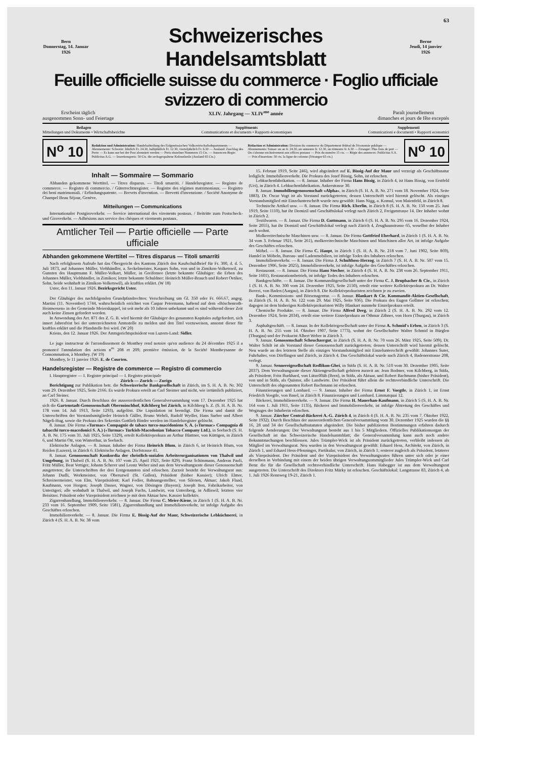63
Bern
Donnerstag, 14. Januar
1926
Schweizerisches Handelsamtsblatt
Berne
Jeudi, 14 janvier
1926
Feuille officielle suisse du commerce · Foglio ufficiale svizzero di commercio
Erscheint täglich
ausgenommen Sonn- und Feiertage
XLIV. Jahrgang — XLIV<sup>me</sup> année Paraît journellement
dimanches et jours de fête exceptés
Beilagen
Mitteilungen und Dokumente • Wirtschaftsberichte
Suppléments
Communications et documents • Rapports économiques
Supplementi
Comunicazioni e documenti • Rapporti economici
N<sup>o</sup> 10
Redaktion und Administration: Handelsabteilung des Eidgenössischen Volkswirtschaftsdepartements — Abonnemente: Schweiz: Jährlich Fr. 24.30, halbjährlich Fr. 12.30, vierteljährlich Fr. 6.30 — Ausland: Zuschlag des Porto — Es kann nur bei der Post abonniert werden — Preis einzelner Nummern 15 Cts. — Annoncen-Regie: Publicitas A.G. — Insertionspreis: 50 Cts. die sechsgespaltene Kolonelzeile (Ausland 65 Cts.)
Rédaction et Administration: Division du commerce du Département fédéral de l'économie publique — Abonnements: Suisse: un an fr. 24.30, un semestre fr. 12.30, un trimestre fr. 6.30 — Etranger: Plus frais de port — On s'abonne exclusivement aux offices postaux — Prix du numéro 15 cts. — Régie des annonces: Publicitas S.A. — Prix d'insertion: 50 cts. la ligne de colonne (l'étranger 65 cts.)
N<sup>o</sup> 10
Inhalt — Sommaire — Sommario
Abhanden gekommene Werttitel. — Titres disparus. — Titoli smarriti. / Handelsregister. — Registre de commerce. — Registro di commercio. / Güterrechtsregister. — Registre des régimes matrimoniaux. — Registro dei beni matrimoniali. / Erfindungspatente. — Brevets d'invention. — Brevetti d'invenzione. / Société Anonyme de Champel Beau Séjour, Genève.
Mitteilungen — Communications
Internationaler Postgiroverkehr. — Service international des virements postaux. / Beitritte zum Postscheck- und Giroverkehr. — Adhésions aux service des chèques et virements postaux.
Amtlicher Teil — Partie officielle — Parte ufficiale
Abhanden gekommene Werttitel — Titres disparus — Titoli smarriti
Nach erfolglosem Aufrufe hat das Obergericht des Kantons Zürich den Kaufschuldbrief für Fr. 300, d. d. 5. Juli 1873, auf Johannes Müller, Viehhändler, a. Seckelmeister, Kaspars Sohn, von und in Zimikon-Volketswil, zu Gunsten des Hauptmann F. Müller-Volkart, Müller, in Greifensee (letzte bekannte Gläubiger: die Erben des Johannes Müller, Viehhändler, in Zimikon; letzte bekannte Schuldner: Heinrich Müller-Brauch und Robert Oetiker, Sohn, beide wohnhaft in Zimikon-Volketswil), als kraftlos erklärt. (W 18)
Uster, den 11. Januar 1926. Bezirksgericht Uster.
Der Gläubiger des nachfolgenden Grundpfandrechtes: Verschreibung um Gl. 350 oder Fr. 666.67, angeg. Martini (11. November) 1744, wahrscheinlich errichtet von Caspar Petermann, haftend auf dem «Böschenroth-Heimwesen» in der Gemeinde Meierskappel, ist seit mehr als 10 Jahren unbekannt und es sind während dieser Zeit auch keine Zinsen gefordert worden.
In Anwendung des Art. 871 des Z. G. B. wird hiermit der Gläubiger des genannten Kapitales aufgefordert, sich innert Jahresfrist bei der unterzeichneten Amtsstelle zu melden und den Titel vorzuweisen, ansonst dieser für kraftlos erklärt und die Pfandstelle frei wird. (W 20)
Kriens, den 12. Januar 1926. Der Amtsgerichtspräsident von Luzern-Land: Sidler.
Le juge instructeur de l'arrondissement de Monthey rend notoire qu'en audience du 24 décembre 1925 il a prononcé l'annulation des actions n<sup>os</sup> 208 et 209, première émission, de la Société Montheysanne de Consommation, à Monthey. (W 19)
Monthey, le 11 janvier 1926. E. de Courten.
Handelsregister — Registre de commerce — Registro di commercio
I. Hauptregister — I. Registre principal — I. Registro principale
Zürich — Zurich — Zurigo
Berichtigung zur Publikation betr. die Schweizerische Bankgesellschaft in Zürich, im S. H. A. B. Nr. 302 vom 29. Dezember 1925, Seite 2166. Es wurde Prokura erteilt an Carl Steimer und nicht, wie irrtümlich publiziert, an Carl Steiner.
1926. 8. Januar. Durch Beschluss der ausserordentlichen Generalversammlung vom 17. Dezember 1925 hat sich die Gartenstadt-Genossenschaft Obermönchhof, Kilchberg bei Zürich, in Kilchberg b. Z. (S. H. A. B. Nr. 178 vom 14. Juli 1913, Seite 1293), aufgelöst. Die Liquidation ist beendigt. Die Firma und damit die Unterschriften der Vorstandsmitglieder Heinrich Güller, Bruno Wehrli, Rudolf Wydler, Hans Surber und Albert Nägeli-Hug, sowie die Prokura des Sekretärs Gottlieb Binder werden im Handelsregister gelöscht.
8. Januar. Die Firma «Turmac» Compagnie de tabacs turco-macédoniens S. A. («Turmac» Compagnia di tabacchi turco-macedonici S. A.) («Turmac» Turkish-Macedonian Tobacco Company Ltd.), in Seebach (S. H. A. B. Nr. 175 vom 31. Juli 1925, Seite 1329), erteilt Kollektivprokura an Arthur Blattner, von Küttigen, in Zürich 6, und Martin Ott, von Winterthur, in Seebach.
Elektrische Anlagen. — 8. Januar. Inhaber der Firma Heinrich Blum, in Zürich 6, ist Heinrich Blum, von Reiden (Luzern), in Zürich 6. Elektrische Anlagen. Dorfstrasse 41.
8. Januar. Genossenschaft Konkordia der christlich-sozialen Arbeiterorganisationen von Thalwil und Umgebung, in Thalwil (S. H. A. B. Nr. 107 vom 25. April 1921, Seite 829). Franz Schönmann, Andreas Paoli, Fritz Müller, Beat Vettiger, Johann Scherer und Leonz Weber sind aus dem Verwaltungsrate dieser Genossenschaft ausgetreten; die Unterschriften der drei Erstgenannten sind erloschen. Zurzeit besteht der Verwaltungsrat aus: Johann Dudli, Werkmeister, von Oberuzwil (St. Gallen), Präsident (bisher Kassier); Ulrich Elmer, Schreinermeister, von Elm, Vizepräsident; Karl Fedier, Bahnangestellter, von Silenen, Aktuar; Jakob Flaad, Kaufmann, von Horgen; Joseph Dasser, Wagner, von Dösingen (Bayern); Joseph Iten, Fabrikarbeiter, von Unterägeri; alle wohnhaft in Thalwil, und Joseph Fuchs, Landwirt, von Unteriberg, in Adliswil; letztere vier Beisitzer. Präsident oder Vizepräsident zeichnen je mit dem Aktuar bzw. Kassier kollektiv.
Zigarrenhandlung, Immobilienverkehr. — 8. Januar. Die Firma C. Meier-Kiene, in Zürich 1 (S. H. A. B. Nr. 233 vom 16. September 1909, Seite 1581), Zigarrenhandlung und Immobilienverkehr, ist infolge Aufgabe des Geschäftes erloschen.
Immobilienverkehr. — 8. Januar. Die Firma E. Bissig-Auf der Maur, Schweizerische Lebküchnerei, in Zürich 4 (S. H. A. B. Nr. 38 vom
15. Februar 1919, Seite 246), wird abgeändert auf E. Bissig-Auf der Maur und verzeigt als Geschäftsnatur lediglich: Immobilienverkehr. Die Prokura des Josef Bissig, Sohn, ist erloschen.
Lebkuchenfabrikation. — 8. Januar. Inhaber der Firma Hans Bissig, in Zürich 4, ist Hans Bissig, von Erstfeld (Uri), in Zürich 4. Lebkuchenfabrikation. Ankerstrasse 30.
8. Januar. Immobiliengenossenschaft «Alpha», in Zürich (S. H. A. B. Nr. 271 vom 18. November 1924, Seite 1883). Dr. Oscar Vogt ist als Vorstand zurückgetreten; dessen Unterschrift wird hiermit gelöscht. Als einziges Vorstandsmitglied mit Einzelunterschrift wurde neu gewählt: Hans Nigg, a. Konsul, von Maienfeld, in Zürich 8.
Technische Artikel usw. — 8. Januar. Die Firma Rich. Eberlin, in Zürich 8 (S. H. A. B. Nr. 150 vom 25. Juni 1919, Seite 1110), hat ihr Domizil und Geschäftslokal verlegt nach Zürich 2, Freigutstrasse 14. Der Inhaber wohnt in Zürich 2.
Textilwaren. — 8. Januar. Die Firma D. Guttmann, in Zürich 6 (S. H. A. B. Nr. 295 vom 16. Dezember 1924, Seite 2055), hat ihr Domizil und Geschäftslokal verlegt nach Zürich 4, Zeughausstrasse 65, woselbst der Inhaber auch wohnt.
Molkereitechnische Maschinen usw. — 8. Januar. Die Firma Gottfried Eberhard, in Zürich 1 (S. H. A. B. Nr. 34 vom 3. Februar 1921, Seite 261), molkereitechnische Maschinen und Maschinen aller Art, ist infolge Aufgabe des Geschäftes erloschen.
Möbel. — 8. Januar. Die Firma C. Haupt, in Zürich 1 (S. H. A. B. Nr. 218 vom 7. Juni 1902, Seite 869), Handel in Möbeln, Bureau- und Ladenmobilien, ist infolge Todes des Inhabers erloschen.
Immobilienverkehr. — 8. Januar. Die Firma J. Schulthess-Herzog, in Zürich 7 (S. H. A. B. Nr. 507 vom 15. Dezember 1906, Seite 2025), Immobilienverkehr, ist infolge Aufgabe des Geschäftes erloschen.
Restaurant. — 8. Januar. Die Firma Hans Stecher, in Zürich 4 (S. H. A. B. Nr. 238 vom 26. September 1911, Seite 1601), Restaurationsbetrieb, ist infolge Todes des Inhabers erloschen.
Bankgeschäfte. — 8. Januar. Die Kommanditgesellschaft unter der Firma C. J. Brupbacher & Cie., in Zürich 1 (S. H. A. B. Nr. 300 vom 24. Dezember 1925, Seite 2150), erteilt eine weitere Kollektivprokura an Dr. Walter Boveri, von Baden (Aargau), in Zürich 8. Die Kollektivprokuristen zeichnen je zu zweien.
Bank-, Kommissions- und Börsenagentur. — 8. Januar. Blankart & Cie. Kommandit-Aktien-Gesellschaft, in Zürich (S. H. A. B. Nr. 122 vom 29. Mai 1925, Seite 936). Die Prokura des Eugen Gollmer ist erloschen; dagegen ist dem bisherigen Kollektivprokuristen Willy Blankart nunmehr Einzelprokura erteilt.
Chemische Produkte. — 8. Januar. Die Firma Alfred Deeg, in Zürich 2 (S. H. A. B. Nr. 292 vom 12. Dezember 1924, Seite 2034), erteilt eine weitere Einzelprokura an Othmar Zähner, von Horn (Thurgau), in Zürich 3.
Asphaltgeschäft. — 8. Januar. In der Kollektivgesellschaft unter der Firma A. Schmid's Erben, in Zürich 3 (S. H. A. B. Nr. 255 vom 14. Oktober 1907, Seite 1773), wohnt der Gesellschafter Walter Schmid in Bürglen (Thurgau) und der Prokurist Albert Weber in Zürich 3.
9. Januar. Genossenschaft Scheuchzergut, in Zürich (S. H. A. B. Nr. 70 vom 26. März 1925, Seite 509). Dr. Walter Schilt ist als Vorstand dieser Genossenschaft zurückgetreten; dessen Unterschrift wird hiermit gelöscht. Neu wurde an des letztern Stelle als einziges Vorstandsmitglied mit Einzelunterschrift gewählt: Johannes Suter, Fuhrhalter, von Dörflingen und Zürich, in Zürich 4. Das Geschäftslokal wurde nach Zürich 4, Badenerstrasse 208, verlegt.
9. Januar. Sennereigesellschaft Redlikon-Ghei, in Stäfa (S. H. A. B. Nr. 510 vom 30. Dezember 1905, Seite 2037). Dem Verwaltungsrate dieser Aktiengesellschaft gehören zurzeit an: Jean Bodmer, von Kilchberg, in Stäfa, als Präsident; Fritz Burkhard, von Lützelflüh (Bern), in Stäfa, als Aktuar, und Robert Bachmann (bisher Präsident), von und in Stäfa, als Quästor, alle Landwirte. Der Präsident führt allein die rechtsverbindliche Unterschrift. Die Unterschrift des obgenannten Robert Bachmann ist erloschen.
Finanzierungen und Lombard. — 9. Januar. Inhaber der Firma Ernst F. Voegtle, in Zürich 1, ist Ernst Friedrich Voegtle, von Basel, in Zürich 8. Finanzierungen und Lombard. Limmatquai 12.
Bäckerei, Immobilienverkehr. — 9. Januar. Die Firma H. Mauerhan-Kaufmann, in Zürich 5 (S. H. A. B. Nr. 164 vom 1. Juli 1911, Seite 1135), Bäckerei und Immobilienverkehr, ist infolge Abtretung des Geschäftes und Wegzuges der Inhaberin erloschen.
9. Januar. Zürcher Central-Bäckerei A.-G. Zürich 4, in Zürich 4 (S. H. A. B. Nr. 235 vom 7. Oktober 1922, Seite 1932). Durch Beschluss der ausserordentlichen Generalversammlung vom 30. Dezember 1925 wurden die §§ 16, 28 und 34 der Gesellschaftsstatuten abgeändert. Die bisher publizierten Bestimmungen erfahren dadurch folgende Aenderungen: Der Verwaltungsrat besteht aus 1 bis 5 Mitgliedern. Offizielles Publikationsorgan der Gesellschaft ist das Schweizerische Handelsamtsblatt; die Generalversammlung kann auch noch andere Bekanntmachungen beschliessen. Jules Trümpler-Wick ist als Präsident zurückgetreten, verbleibt indessen als Mitglied im Verwaltungsrat. Neu wurden in den Verwaltungsrat gewählt: Eduard Hess, Architekt, von Zürich, in Zürich 1, und Eduard Hess-Pfenninger, Partikular, von Zürich, in Zürich 1; ersterer zugleich als Präsident, letzterer als Vizepräsident. Der Präsident und der Vizepräsident des Verwaltungsrates führen unter sich oder je einer derselben in Verbindung mit einem der beiden übrigen Verwaltungsratsmitglieder Jules Trümpler-Wick und Carl Benz die für die Gesellschaft rechtsverbindliche Unterschrift. Hans Habegger ist aus dem Verwaltungsrat ausgetreten. Die Unterschrift des Direktors Fritz Märky ist erloschen. Geschäftslokal: Langstrasse 83, Zürich 4, ab 1. Juli 1926 Rennweg 19-21, Zürich 1.